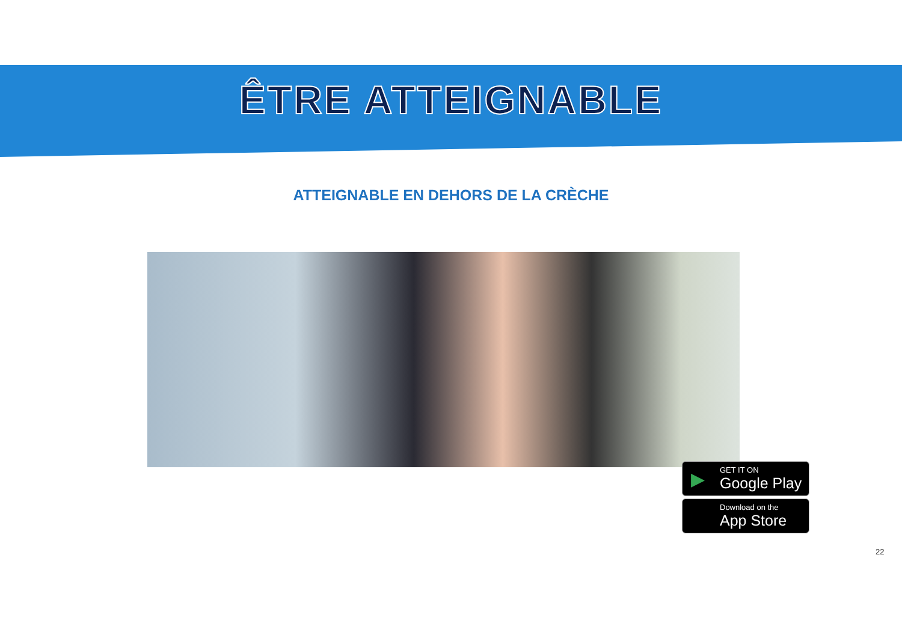ÊTRE ATTEIGNABLE
ATTEIGNABLE EN DEHORS DE LA CRÈCHE
▶
GET IT ON
Google Play
Download on the
App Store
22